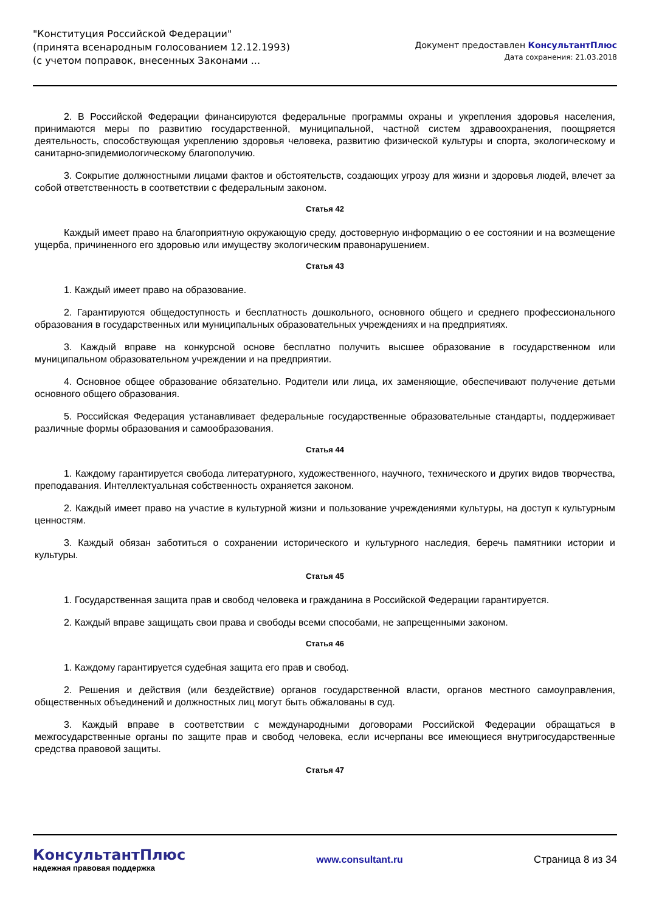"Конституция Российской Федерации"
(принята всенародным голосованием 12.12.1993)
(с учетом поправок, внесенных Законами ...
Документ предоставлен КонсультантПлюс
Дата сохранения: 21.03.2018
2. В Российской Федерации финансируются федеральные программы охраны и укрепления здоровья населения, принимаются меры по развитию государственной, муниципальной, частной систем здравоохранения, поощряется деятельность, способствующая укреплению здоровья человека, развитию физической культуры и спорта, экологическому и санитарно-эпидемиологическому благополучию.
3. Сокрытие должностными лицами фактов и обстоятельств, создающих угрозу для жизни и здоровья людей, влечет за собой ответственность в соответствии с федеральным законом.
Статья 42
Каждый имеет право на благоприятную окружающую среду, достоверную информацию о ее состоянии и на возмещение ущерба, причиненного его здоровью или имуществу экологическим правонарушением.
Статья 43
1. Каждый имеет право на образование.
2. Гарантируются общедоступность и бесплатность дошкольного, основного общего и среднего профессионального образования в государственных или муниципальных образовательных учреждениях и на предприятиях.
3. Каждый вправе на конкурсной основе бесплатно получить высшее образование в государственном или муниципальном образовательном учреждении и на предприятии.
4. Основное общее образование обязательно. Родители или лица, их заменяющие, обеспечивают получение детьми основного общего образования.
5. Российская Федерация устанавливает федеральные государственные образовательные стандарты, поддерживает различные формы образования и самообразования.
Статья 44
1. Каждому гарантируется свобода литературного, художественного, научного, технического и других видов творчества, преподавания. Интеллектуальная собственность охраняется законом.
2. Каждый имеет право на участие в культурной жизни и пользование учреждениями культуры, на доступ к культурным ценностям.
3. Каждый обязан заботиться о сохранении исторического и культурного наследия, беречь памятники истории и культуры.
Статья 45
1. Государственная защита прав и свобод человека и гражданина в Российской Федерации гарантируется.
2. Каждый вправе защищать свои права и свободы всеми способами, не запрещенными законом.
Статья 46
1. Каждому гарантируется судебная защита его прав и свобод.
2. Решения и действия (или бездействие) органов государственной власти, органов местного самоуправления, общественных объединений и должностных лиц могут быть обжалованы в суд.
3. Каждый вправе в соответствии с международными договорами Российской Федерации обращаться в межгосударственные органы по защите прав и свобод человека, если исчерпаны все имеющиеся внутригосударственные средства правовой защиты.
Статья 47
КонсультантПлюс
надежная правовая поддержка
www.consultant.ru Страница 8 из 34